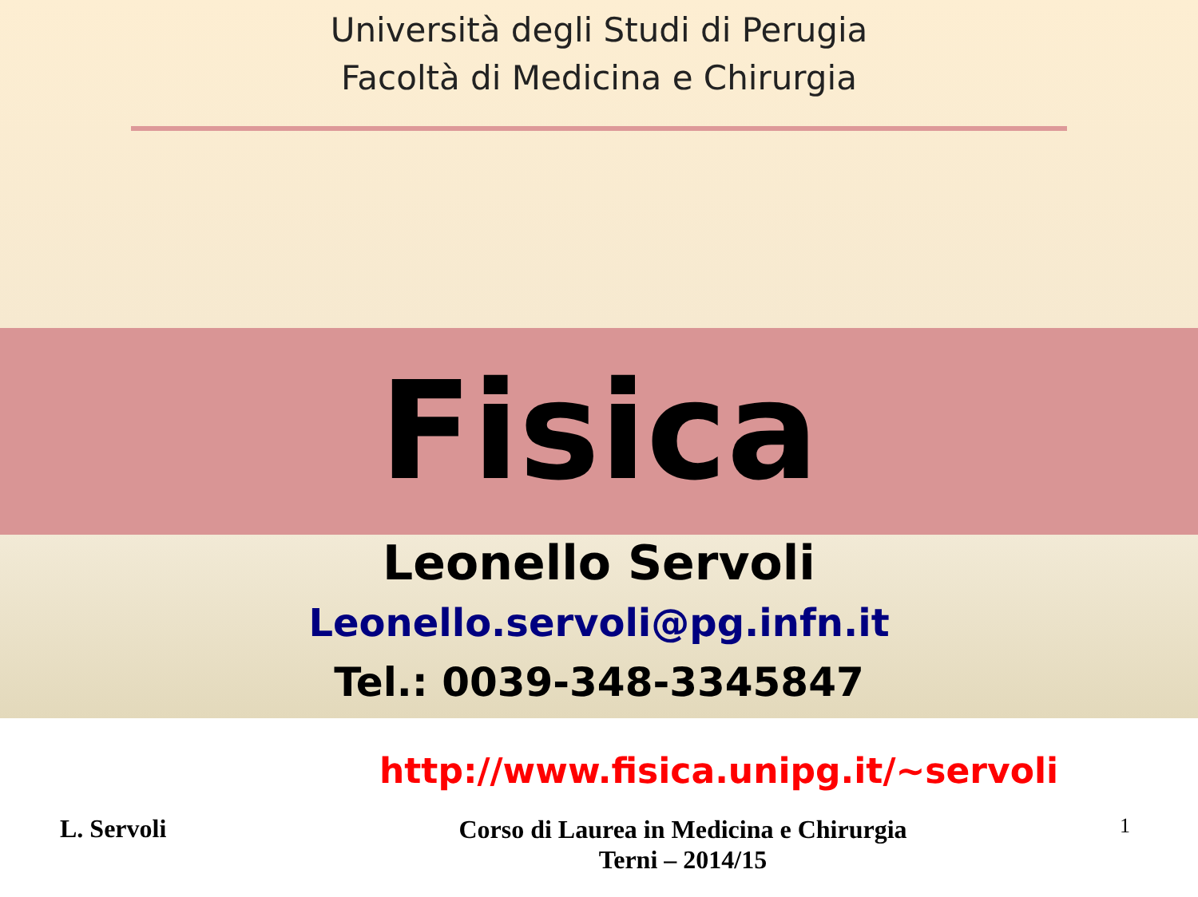Università degli Studi di Perugia
Facoltà di Medicina e Chirurgia
Fisica
Leonello Servoli
Leonello.servoli@pg.infn.it
Tel.: 0039-348-3345847
http://www.fisica.unipg.it/~servoli
L. Servoli
Corso di Laurea in Medicina e Chirurgia
Terni – 2014/15
1